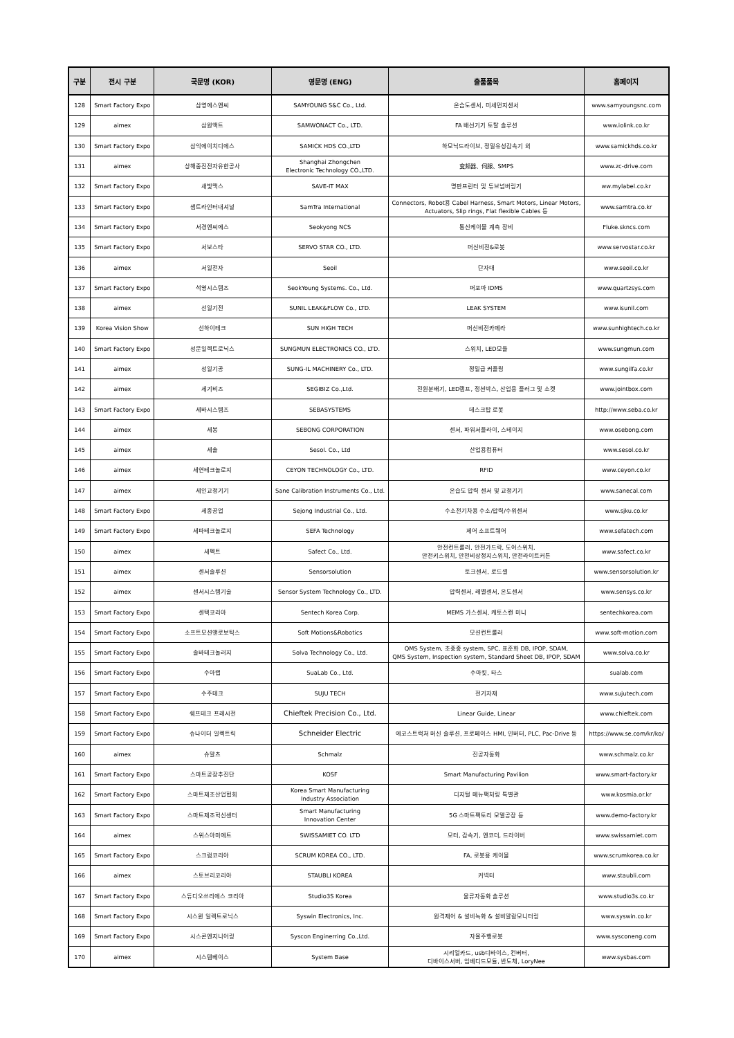| 구분 | 전시 구분 | 국문명 (KOR) | 영문명 (ENG) | 출품품목 | 홈페이지 |
| --- | --- | --- | --- | --- | --- |
| 128 | Smart Factory Expo | 삼영에스앤씨 | SAMYOUNG S&C Co., Ltd. | 온습도센서, 미세먼지센서 | www.samyoungsnc.com |
| 129 | aimex | 삼원액트 | SAMWONACT Co., LTD. | FA 배선기기 토탈 솔루션 | www.iolink.co.kr |
| 130 | Smart Factory Expo | 삼익에이치디에스 | SAMICK HDS CO.,LTD | 하모닉드라이브, 정밀유성감속기 외 | www.samickhds.co.kr |
| 131 | aimex | 상해중진전자유한공사 | Shanghai Zhongchen Electronic Technology CO.,LTD. | 变频器、伺服、SMPS | www.zc-drive.com |
| 132 | Smart Factory Expo | 새빛맥스 | SAVE-IT MAX | 명판프린터 및 튜브넘버링기 | ww.mylabel.co.kr |
| 133 | Smart Factory Expo | 샘트라인터내셔널 | SamTra International | Connectors, Robot용 Cabel Harness, Smart Motors, Linear Motors, Actuators, Slip rings, Flat flexible Cables 등 | www.samtra.co.kr |
| 134 | Smart Factory Expo | 서경엔씨에스 | Seokyong NCS | 통신케이블 계측 장비 | Fluke.skncs.com |
| 135 | Smart Factory Expo | 서보스타 | SERVO STAR CO., LTD. | 머신비전&로봇 | www.servostar.co.kr |
| 136 | aimex | 서일전자 | Seoil | 단자대 | www.seoil.co.kr |
| 137 | Smart Factory Expo | 석영시스템즈 | SeokYoung Systems. Co., Ltd. | 퍼포마 IDMS | www.quartzsys.com |
| 138 | aimex | 선일기전 | SUNIL LEAK&FLOW Co., LTD. | LEAK SYSTEM | www.isunil.com |
| 139 | Korea Vision Show | 선하이테크 | SUN HIGH TECH | 머신비전카메라 | www.sunhightech.co.kr |
| 140 | Smart Factory Expo | 성문일렉트로닉스 | SUNGMUN ELECTRONICS CO., LTD. | 스위치, LED모듈 | www.sungmun.com |
| 141 | aimex | 성일기공 | SUNG-IL MACHINERY Co., LTD. | 정밀급 커플링 | www.sungilfa.co.kr |
| 142 | aimex | 세기비즈 | SEGIBIZ Co.,Ltd. | 전원분배기, LED램프, 정션박스, 산업용 플러그 및 소켓 | www.jointbox.com |
| 143 | Smart Factory Expo | 세바시스템즈 | SEBASYSTEMS | 데스크탑 로봇 | http://www.seba.co.kr |
| 144 | aimex | 세봉 | SEBONG CORPORATION | 센서, 파워서플라이, 스테이지 | www.osebong.com |
| 145 | aimex | 세솔 | Sesol. Co., Ltd | 산업용컴퓨터 | www.sesol.co.kr |
| 146 | aimex | 세연테크놀로지 | CEYON TECHNOLOGY Co., LTD. | RFID | www.ceyon.co.kr |
| 147 | aimex | 세인교정기기 | Sane Calibration Instruments Co., Ltd. | 온습도 압력 센서 및 교정기기 | www.sanecal.com |
| 148 | Smart Factory Expo | 세종공업 | Sejong Industrial Co., Ltd. | 수소전기차용 수소/압력/수위센서 | www.sjku.co.kr |
| 149 | Smart Factory Expo | 세파테크놀로지 | SEFA Technology | 제어 소프트웨어 | www.sefatech.com |
| 150 | aimex | 세펙트 | Safect Co., Ltd. | 안전컨트롤러, 안전가드락, 도어스위치, 안전키스위치, 안전비상정지스위치, 안전라이트커튼 | www.safect.co.kr |
| 151 | aimex | 센서솔루션 | Sensorsolution | 토크센서, 로드셀 | www.sensorsolution.kr |
| 152 | aimex | 센서시스템기술 | Sensor System Technology Co., LTD. | 압력센서, 레벨센서, 온도센서 | www.sensys.co.kr |
| 153 | Smart Factory Expo | 센텍코리아 | Sentech Korea Corp. | MEMS 가스센서, 케토스캔 미니 | sentechkorea.com |
| 154 | Smart Factory Expo | 소프트모션앤로보틱스 | Soft Motions&Robotics | 모션컨트롤러 | www.soft-motion.com |
| 155 | Smart Factory Expo | 솔바테크놀러지 | Solva Technology Co., Ltd. | QMS System, 초중종 system, SPC, 표준화 DB, IPOP, SDAM, QMS System, Inspection system, Standard Sheet DB, IPOP, SDAM | www.solva.co.kr |
| 156 | Smart Factory Expo | 수아랩 | SuaLab Co., Ltd. | 수아킷, 타스 | sualab.com |
| 157 | Smart Factory Expo | 수주테크 | SUJU TECH | 전기자재 | www.sujutech.com |
| 158 | Smart Factory Expo | 쉐프테크 프레시전 | Chieftek Precision Co., Ltd. | Linear Guide, Linear | www.chieftek.com |
| 159 | Smart Factory Expo | 슈나이더 일렉트릭 | Schneider Electric | 에코스트럭쳐 머신 솔루션, 프로페이스 HMI, 인버터, PLC, Pac-Drive 등 | https://www.se.com/kr/ko/ |
| 160 | aimex | 슈말츠 | Schmalz | 진공자동화 | www.schmalz.co.kr |
| 161 | Smart Factory Expo | 스마트공장추진단 | KOSF | Smart Manufacturing Pavilion | www.smart-factory.kr |
| 162 | Smart Factory Expo | 스마트제조산업협회 | Korea Smart Manufacturing Industry Association | 디지털 메뉴팩처링 특별관 | www.kosmia.or.kr |
| 163 | Smart Factory Expo | 스마트제조혁신센터 | Smart Manufacturing Innovation Center | 5G 스마트팩토리 모델공장 등 | www.demo-factory.kr |
| 164 | aimex | 스위스아미에트 | SWISSAMIET CO. LTD | 모터, 감속기, 엔코더, 드라이버 | www.swissamiet.com |
| 165 | Smart Factory Expo | 스크럼코리아 | SCRUM KOREA CO., LTD. | FA, 로봇용 케이블 | www.scrumkorea.co.kr |
| 166 | aimex | 스토브리코리아 | STAUBLI KOREA | 커넥터 | www.staubli.com |
| 167 | Smart Factory Expo | 스튜디오쓰리에스 코리아 | Studio3S Korea | 물류자동화 솔루션 | www.studio3s.co.kr |
| 168 | Smart Factory Expo | 시스윈 일렉트로닉스 | Syswin Electronics, Inc. | 원격제어 & 설비녹화 & 설비알람모니터링 | www.syswin.co.kr |
| 169 | Smart Factory Expo | 시스콘엔지니어링 | Syscon Enginerring Co.,Ltd. | 자율주행로봇 | www.sysconeng.com |
| 170 | aimex | 시스템베이스 | System Base | 시리얼카드, usb디바이스, 컨버터, 디바이스서버, 임베디드모듈, 반도체, LoryNee | www.sysbas.com |